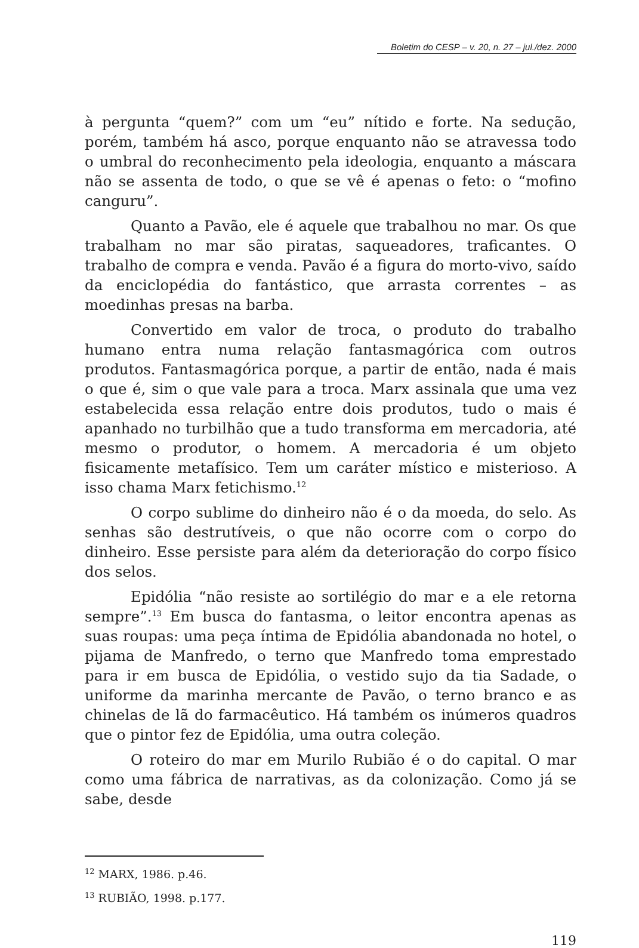Boletim do CESP – v. 20, n. 27 – jul./dez. 2000
à pergunta “quem?” com um “eu” nítido e forte. Na sedução, porém, também há asco, porque enquanto não se atravessa todo o umbral do reconhecimento pela ideologia, enquanto a máscara não se assenta de todo, o que se vê é apenas o feto: o “mofino canguru”.
Quanto a Pavão, ele é aquele que trabalhou no mar. Os que trabalham no mar são piratas, saqueadores, traficantes. O trabalho de compra e venda. Pavão é a figura do morto-vivo, saído da enciclopédia do fantástico, que arrasta correntes – as moedinhas presas na barba.
Convertido em valor de troca, o produto do trabalho humano entra numa relação fantasmagórica com outros produtos. Fantasmagórica porque, a partir de então, nada é mais o que é, sim o que vale para a troca. Marx assinala que uma vez estabelecida essa relação entre dois produtos, tudo o mais é apanhado no turbilhão que a tudo transforma em mercadoria, até mesmo o produtor, o homem. A mercadoria é um objeto fisicamente metafísico. Tem um caráter místico e misterioso. A isso chama Marx fetichismo.<sup>12</sup>
O corpo sublime do dinheiro não é o da moeda, do selo. As senhas são destrutíveis, o que não ocorre com o corpo do dinheiro. Esse persiste para além da deterioração do corpo físico dos selos.
Epidólia “não resiste ao sortilégio do mar e a ele retorna sempre”.<sup>13</sup> Em busca do fantasma, o leitor encontra apenas as suas roupas: uma peça íntima de Epidólia abandonada no hotel, o pijama de Manfredo, o terno que Manfredo toma emprestado para ir em busca de Epidólia, o vestido sujo da tia Sadade, o uniforme da marinha mercante de Pavão, o terno branco e as chinelas de lã do farmacêutico. Há também os inúmeros quadros que o pintor fez de Epidólia, uma outra coleção.
O roteiro do mar em Murilo Rubião é o do capital. O mar como uma fábrica de narrativas, as da colonização. Como já se sabe, desde
<sup>12</sup> MARX, 1986. p.46.
<sup>13</sup> RUBIÃO, 1998. p.177.
119